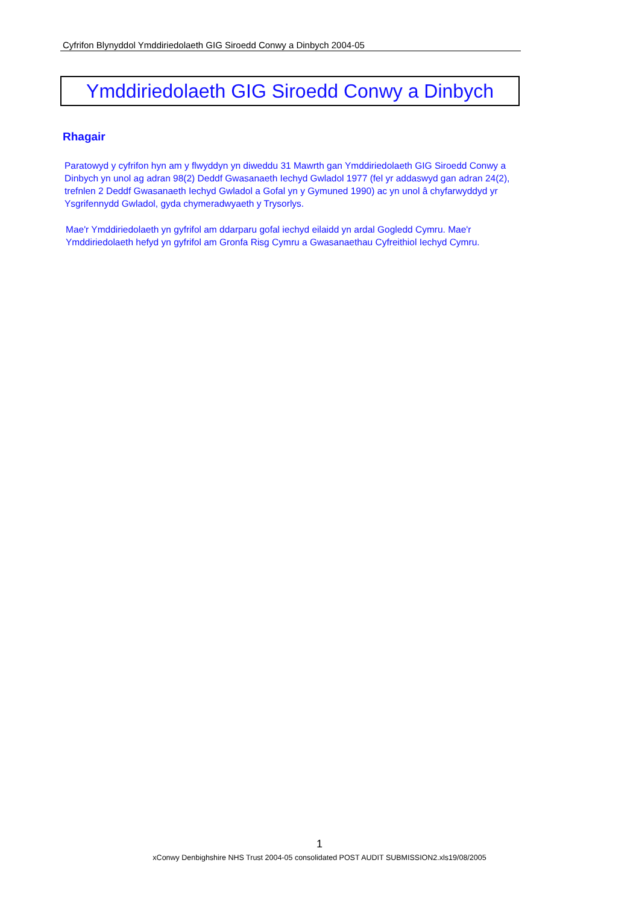Cyfrifon Blynyddol Ymddiriedolaeth GIG Siroedd Conwy a Dinbych 2004-05
Ymddiriedolaeth GIG Siroedd Conwy a Dinbych
Rhagair
Paratowyd y cyfrifon hyn am y flwyddyn yn diweddu 31 Mawrth gan Ymddiriedolaeth GIG Siroedd Conwy a Dinbych yn unol ag adran 98(2) Deddf Gwasanaeth Iechyd Gwladol 1977 (fel yr addaswyd gan adran 24(2), trefnlen 2 Deddf Gwasanaeth Iechyd Gwladol a Gofal yn y Gymuned 1990) ac yn unol â chyfarwyddyd yr Ysgrifennydd Gwladol, gyda chymeradwyaeth y Trysorlys.
Mae'r Ymddiriedolaeth yn gyfrifol am ddarparu gofal iechyd eilaidd yn ardal Gogledd Cymru. Mae'r Ymddiriedolaeth hefyd yn gyfrifol am Gronfa Risg Cymru a Gwasanaethau Cyfreithiol Iechyd Cymru.
1
xConwy Denbighshire NHS Trust 2004-05 consolidated POST AUDIT SUBMISSION2.xls19/08/2005